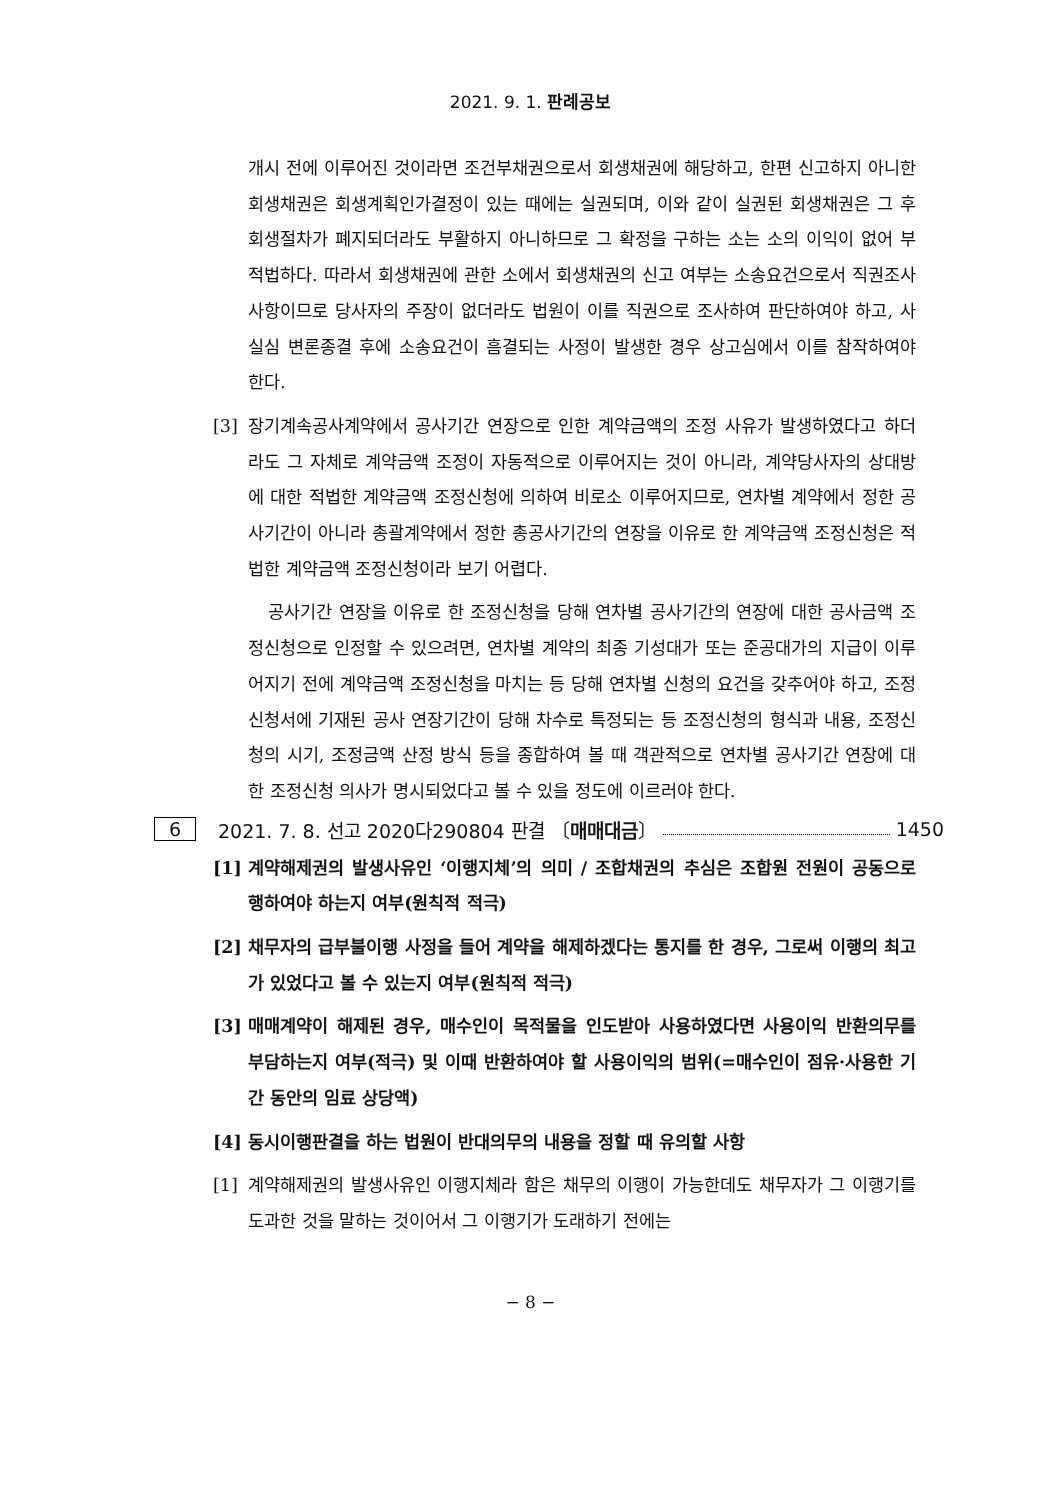2021. 9. 1. 판례공보
개시 전에 이루어진 것이라면 조건부채권으로서 회생채권에 해당하고, 한편 신고하지 아니한 회생채권은 회생계획인가결정이 있는 때에는 실권되며, 이와 같이 실권된 회생채권은 그 후 회생절차가 폐지되더라도 부활하지 아니하므로 그 확정을 구하는 소는 소의 이익이 없어 부적법하다. 따라서 회생채권에 관한 소에서 회생채권의 신고 여부는 소송요건으로서 직권조사사항이므로 당사자의 주장이 없더라도 법원이 이를 직권으로 조사하여 판단하여야 하고, 사실심 변론종결 후에 소송요건이 흠결되는 사정이 발생한 경우 상고심에서 이를 참작하여야 한다.
[3] 장기계속공사계약에서 공사기간 연장으로 인한 계약금액의 조정 사유가 발생하였다고 하더라도 그 자체로 계약금액 조정이 자동적으로 이루어지는 것이 아니라, 계약당사자의 상대방에 대한 적법한 계약금액 조정신청에 의하여 비로소 이루어지므로, 연차별 계약에서 정한 공사기간이 아니라 총괄계약에서 정한 총공사기간의 연장을 이유로 한 계약금액 조정신청은 적법한 계약금액 조정신청이라 보기 어렵다.
공사기간 연장을 이유로 한 조정신청을 당해 연차별 공사기간의 연장에 대한 공사금액 조정신청으로 인정할 수 있으려면, 연차별 계약의 최종 기성대가 또는 준공대가의 지급이 이루어지기 전에 계약금액 조정신청을 마치는 등 당해 연차별 신청의 요건을 갖추어야 하고, 조정신청서에 기재된 공사 연장기간이 당해 차수로 특정되는 등 조정신청의 형식과 내용, 조정신청의 시기, 조정금액 산정 방식 등을 종합하여 볼 때 객관적으로 연차별 공사기간 연장에 대한 조정신청 의사가 명시되었다고 볼 수 있을 정도에 이르러야 한다.
6 2021. 7. 8. 선고 2020다290804 판결 〔매매대금〕 1450
[1] 계약해제권의 발생사유인 ‘이행지체’의 의미 / 조합채권의 추심은 조합원 전원이 공동으로 행하여야 하는지 여부(원칙적 적극)
[2] 채무자의 급부불이행 사정을 들어 계약을 해제하겠다는 통지를 한 경우, 그로써 이행의 최고가 있었다고 볼 수 있는지 여부(원칙적 적극)
[3] 매매계약이 해제된 경우, 매수인이 목적물을 인도받아 사용하였다면 사용이익 반환의무를 부담하는지 여부(적극) 및 이때 반환하여야 할 사용이익의 범위(=매수인이 점유·사용한 기간 동안의 임료 상당액)
[4] 동시이행판결을 하는 법원이 반대의무의 내용을 정할 때 유의할 사항
[1] 계약해제권의 발생사유인 이행지체라 함은 채무의 이행이 가능한데도 채무자가 그 이행기를 도과한 것을 말하는 것이어서 그 이행기가 도래하기 전에는
− 8 −